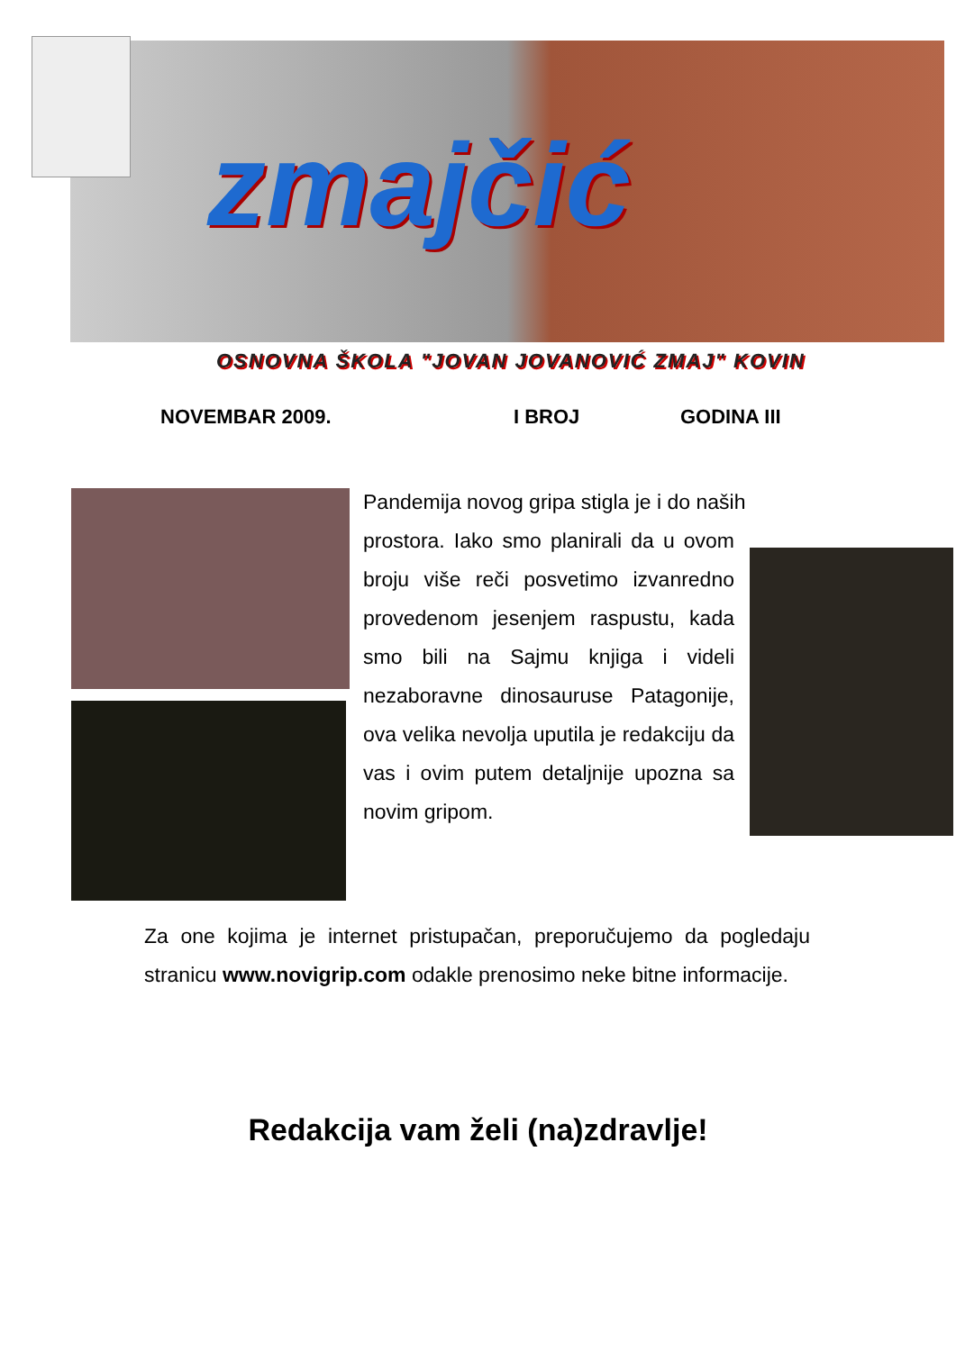zmajčić
OSNOVNA ŠKOLA "JOVAN JOVANOVIĆ ZMAJ" KOVIN
NOVEMBAR 2009. I BROJ GODINA III
Pandemija novog gripa stigla je i do naših
prostora. Iako smo planirali da u ovom broju više reči posvetimo izvanredno provedenom jesenjem raspustu, kada smo bili na Sajmu knjiga i videli nezaboravne dinosauruse Patagonije, ova velika nevolja uputila je redakciju da vas i ovim putem detaljnije upozna sa novim gripom.
Za one kojima je internet pristupačan, preporučujemo da pogledaju stranicu www.novigrip.com odakle prenosimo neke bitne informacije.
Redakcija vam želi (na)zdravlje!